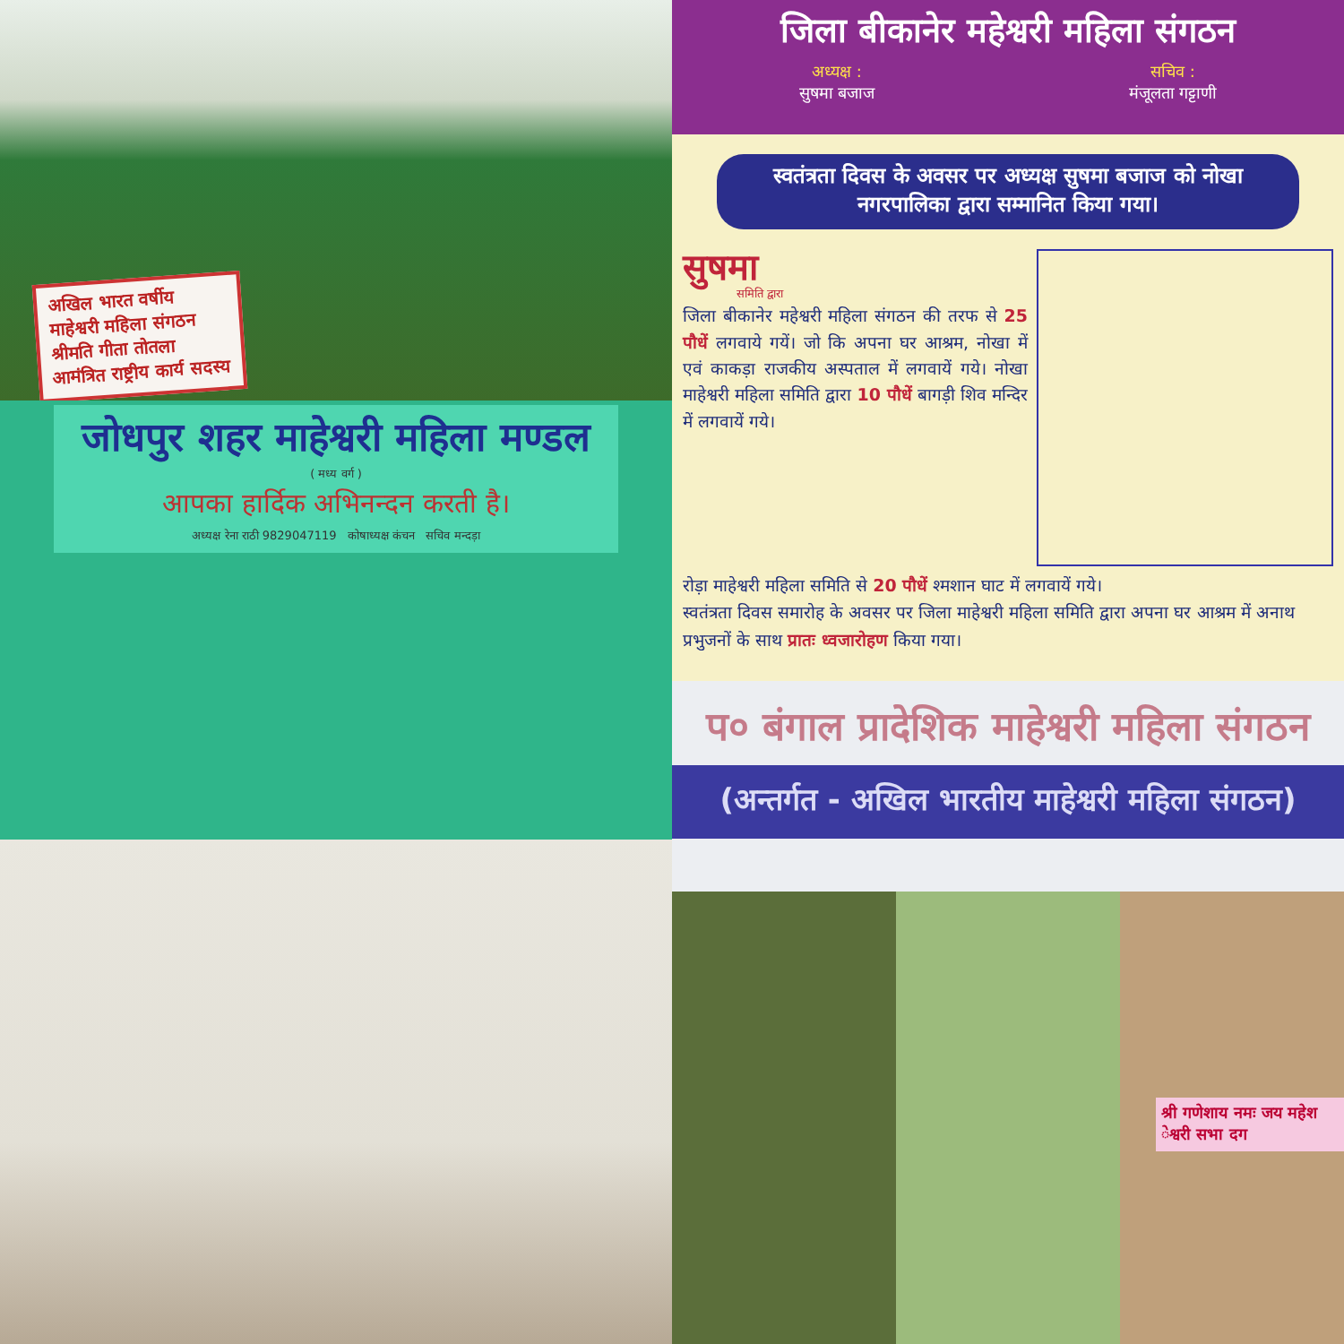अखिल भारत वर्षीय माहेश्वरी महिला संगठन श्रीमति गीता तोतला आमंत्रित राष्ट्रीय कार्य सदस्य
जोधपुर शहर माहेश्वरी महिला मण्डल
( मध्य वर्ग )
आपका हार्दिक अभिनन्दन करती है।
अध्यक्ष रेना राठी 9829047119 कोषाध्यक्ष कंचन सचिव मन्दड़ा
जिला बीकानेर महेश्वरी महिला संगठन
अध्यक्ष :
सुषमा बजाज सचिव :
मंजूलता गट्टाणी
स्वतंत्रता दिवस के अवसर पर अध्यक्ष सुषमा बजाज को नोखा नगरपालिका द्वारा सम्मानित किया गया।
सुषमा
समिति द्वारा
जिला बीकानेर महेश्वरी महिला संगठन की तरफ से 25 पौधें लगवाये गयें। जो कि अपना घर आश्रम, नोखा में एवं काकड़ा राजकीय अस्पताल में लगवायें गये। नोखा माहेश्वरी महिला समिति द्वारा 10 पौधें बागड़ी शिव मन्दिर में लगवायें गये।
रोड़ा माहेश्वरी महिला समिति से 20 पौधें श्मशान घाट में लगवायें गये।
स्वतंत्रता दिवस समारोह के अवसर पर जिला माहेश्वरी महिला समिति द्वारा अपना घर आश्रम में अनाथ प्रभुजनों के साथ प्रातः ध्वजारोहण किया गया।
प० बंगाल प्रादेशिक माहेश्वरी महिला संगठन
(अन्तर्गत - अखिल भारतीय माहेश्वरी महिला संगठन)
श्री गणेशाय नमः जय महेश ेश्वरी सभा दग